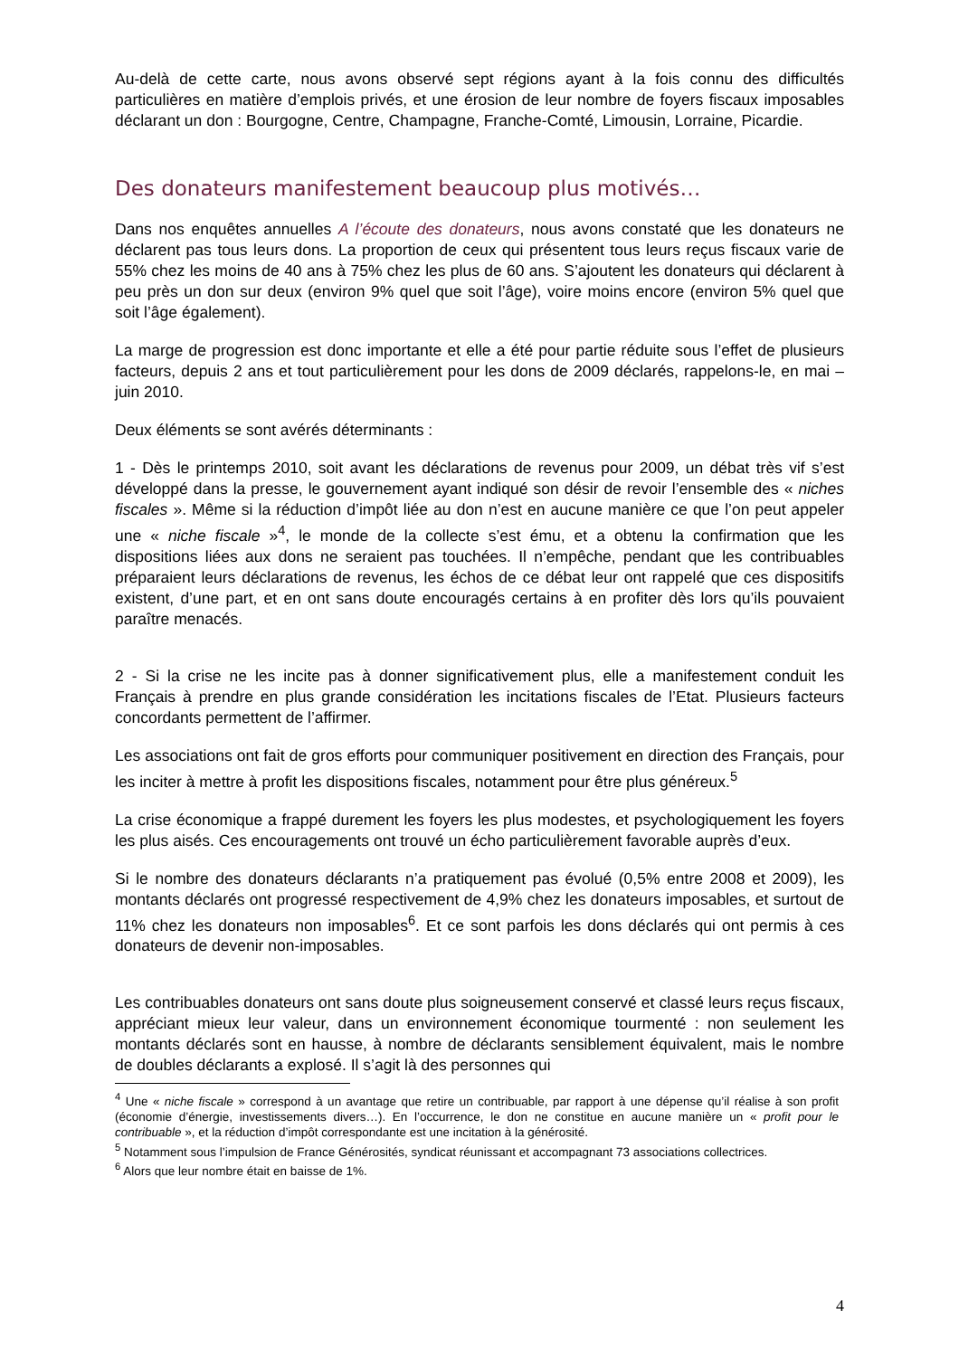Au-delà de cette carte, nous avons observé sept régions ayant à la fois connu des difficultés particulières en matière d’emplois privés, et une érosion de leur nombre de foyers fiscaux imposables déclarant un don : Bourgogne, Centre, Champagne, Franche-Comté, Limousin, Lorraine, Picardie.
Des donateurs manifestement beaucoup plus motivés…
Dans nos enquêtes annuelles A l’écoute des donateurs, nous avons constaté que les donateurs ne déclarent pas tous leurs dons. La proportion de ceux qui présentent tous leurs reçus fiscaux varie de 55% chez les moins de 40 ans à 75% chez les plus de 60 ans. S’ajoutent les donateurs qui déclarent à peu près un don sur deux (environ 9% quel que soit l’âge), voire moins encore (environ 5% quel que soit l’âge également).
La marge de progression est donc importante et elle a été pour partie réduite sous l’effet de plusieurs facteurs, depuis 2 ans et tout particulièrement pour les dons de 2009 déclarés, rappelons-le, en mai – juin 2010.
Deux éléments se sont avérés déterminants :
1 - Dès le printemps 2010, soit avant les déclarations de revenus pour 2009, un débat très vif s’est développé dans la presse, le gouvernement ayant indiqué son désir de revoir l’ensemble des « niches fiscales ». Même si la réduction d’impôt liée au don n’est en aucune manière ce que l’on peut appeler une « niche fiscale »<sup>4</sup>, le monde de la collecte s’est ému, et a obtenu la confirmation que les dispositions liées aux dons ne seraient pas touchées. Il n’empêche, pendant que les contribuables préparaient leurs déclarations de revenus, les échos de ce débat leur ont rappelé que ces dispositifs existent, d’une part, et en ont sans doute encouragés certains à en profiter dès lors qu’ils pouvaient paraître menacés.
2 - Si la crise ne les incite pas à donner significativement plus, elle a manifestement conduit les Français à prendre en plus grande considération les incitations fiscales de l’Etat. Plusieurs facteurs concordants permettent de l’affirmer.
Les associations ont fait de gros efforts pour communiquer positivement en direction des Français, pour les inciter à mettre à profit les dispositions fiscales, notamment pour être plus généreux.<sup>5</sup>
La crise économique a frappé durement les foyers les plus modestes, et psychologiquement les foyers les plus aisés. Ces encouragements ont trouvé un écho particulièrement favorable auprès d’eux.
Si le nombre des donateurs déclarants n’a pratiquement pas évolué (0,5% entre 2008 et 2009), les montants déclarés ont progressé respectivement de 4,9% chez les donateurs imposables, et surtout de 11% chez les donateurs non imposables<sup>6</sup>. Et ce sont parfois les dons déclarés qui ont permis à ces donateurs de devenir non-imposables.
Les contribuables donateurs ont sans doute plus soigneusement conservé et classé leurs reçus fiscaux, appréciant mieux leur valeur, dans un environnement économique tourmenté : non seulement les montants déclarés sont en hausse, à nombre de déclarants sensiblement équivalent, mais le nombre de doubles déclarants a explosé. Il s’agit là des personnes qui
<sup>4</sup> Une « niche fiscale » correspond à un avantage que retire un contribuable, par rapport à une dépense qu’il réalise à son profit (économie d’énergie, investissements divers…). En l’occurrence, le don ne constitue en aucune manière un « profit pour le contribuable », et la réduction d’impôt correspondante est une incitation à la générosité.
<sup>5</sup> Notamment sous l’impulsion de France Générosités, syndicat réunissant et accompagnant 73 associations collectrices.
<sup>6</sup> Alors que leur nombre était en baisse de 1%.
4